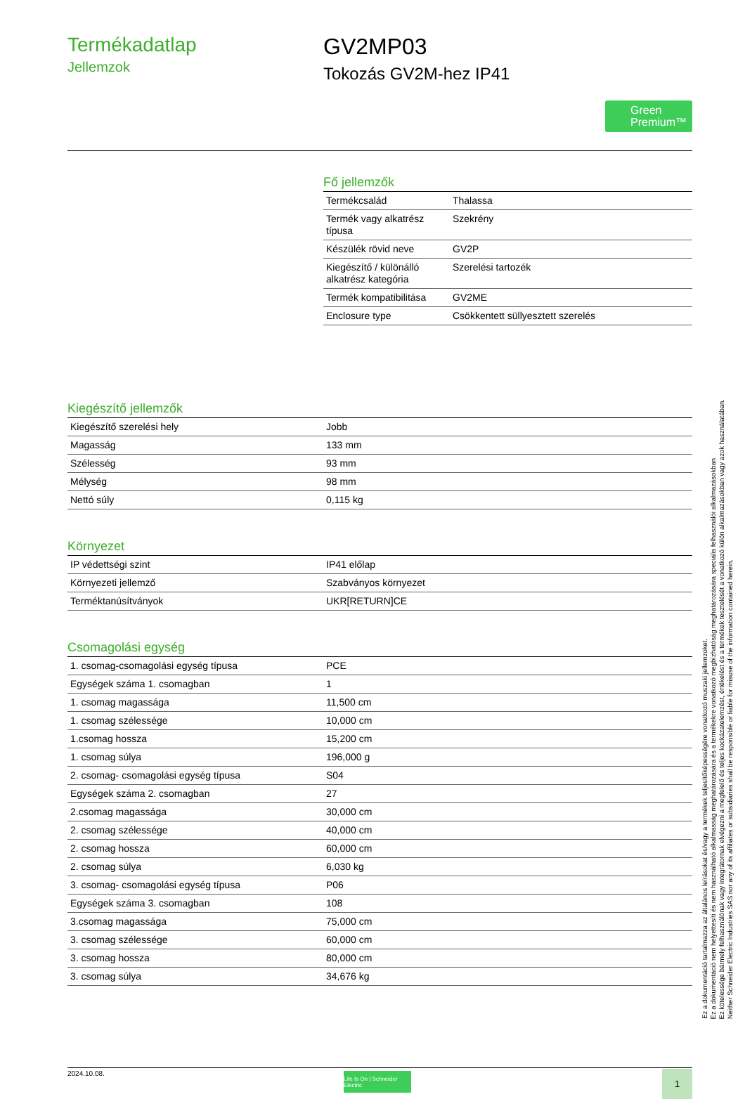Termékadatlap
Jellemzok
GV2MP03
Tokozás GV2M-hez IP41
Green Premium™
Fő jellemzők
| Termékcsalád | Thalassa |
| Termék vagy alkatrész típusa | Szekrény |
| Készülék rövid neve | GV2P |
| Kiegészítő / különálló alkatrész kategória | Szerelési tartozék |
| Termék kompatibilitása | GV2ME |
| Enclosure type | Csökkentett süllyesztett szerelés |
Kiegészítő jellemzők
| Kiegészítő szerelési hely | Jobb |
| Magasság | 133 mm |
| Szélesség | 93 mm |
| Mélység | 98 mm |
| Nettó súly | 0,115 kg |
Környezet
| IP védettségi szint | IP41 előlap |
| Környezeti jellemző | Szabványos környezet |
| Terméktanúsítványok | UKR[RETURN]CE |
Csomagolási egység
| 1. csomag-csomagolási egység típusa | PCE |
| Egységek száma 1. csomagban | 1 |
| 1. csomag magassága | 11,500 cm |
| 1. csomag szélessége | 10,000 cm |
| 1.csomag hossza | 15,200 cm |
| 1. csomag súlya | 196,000 g |
| 2. csomag- csomagolási egység típusa | S04 |
| Egységek száma 2. csomagban | 27 |
| 2.csomag magassága | 30,000 cm |
| 2. csomag szélessége | 40,000 cm |
| 2. csomag hossza | 60,000 cm |
| 2. csomag súlya | 6,030 kg |
| 3. csomag- csomagolási egység típusa | P06 |
| Egységek száma 3. csomagban | 108 |
| 3.csomag magassága | 75,000 cm |
| 3. csomag szélessége | 60,000 cm |
| 3. csomag hossza | 80,000 cm |
| 3. csomag súlya | 34,676 kg |
2024.10.08.
Life Is On | Schneider Electric
1
Ez a dokumentáció tartalmazza az általános leírásokat és/vagy a termékek teljesítőképességére vonatkozó muszaki jellemzoket.
Ez a dokumentáció nem helyettesíti és nem használható alkalmasság meghatározására és a termékekre vonatkozó megbízhatóság meghatározására speciális felhasználói alkalmazásokban
Ez kötelessége bármely felhasználónak vagy integrátornak elvégezni a megfelelő és teljes kockázatelemzést, értékelést és a termékek tesztelését a vonatkozó külön alkalmazásokban vagy azok használatában.
Neither Schneider Electric Industries SAS nor any of its affiliates or subsidiaries shall be responsible or liable for misuse of the information contained herein.